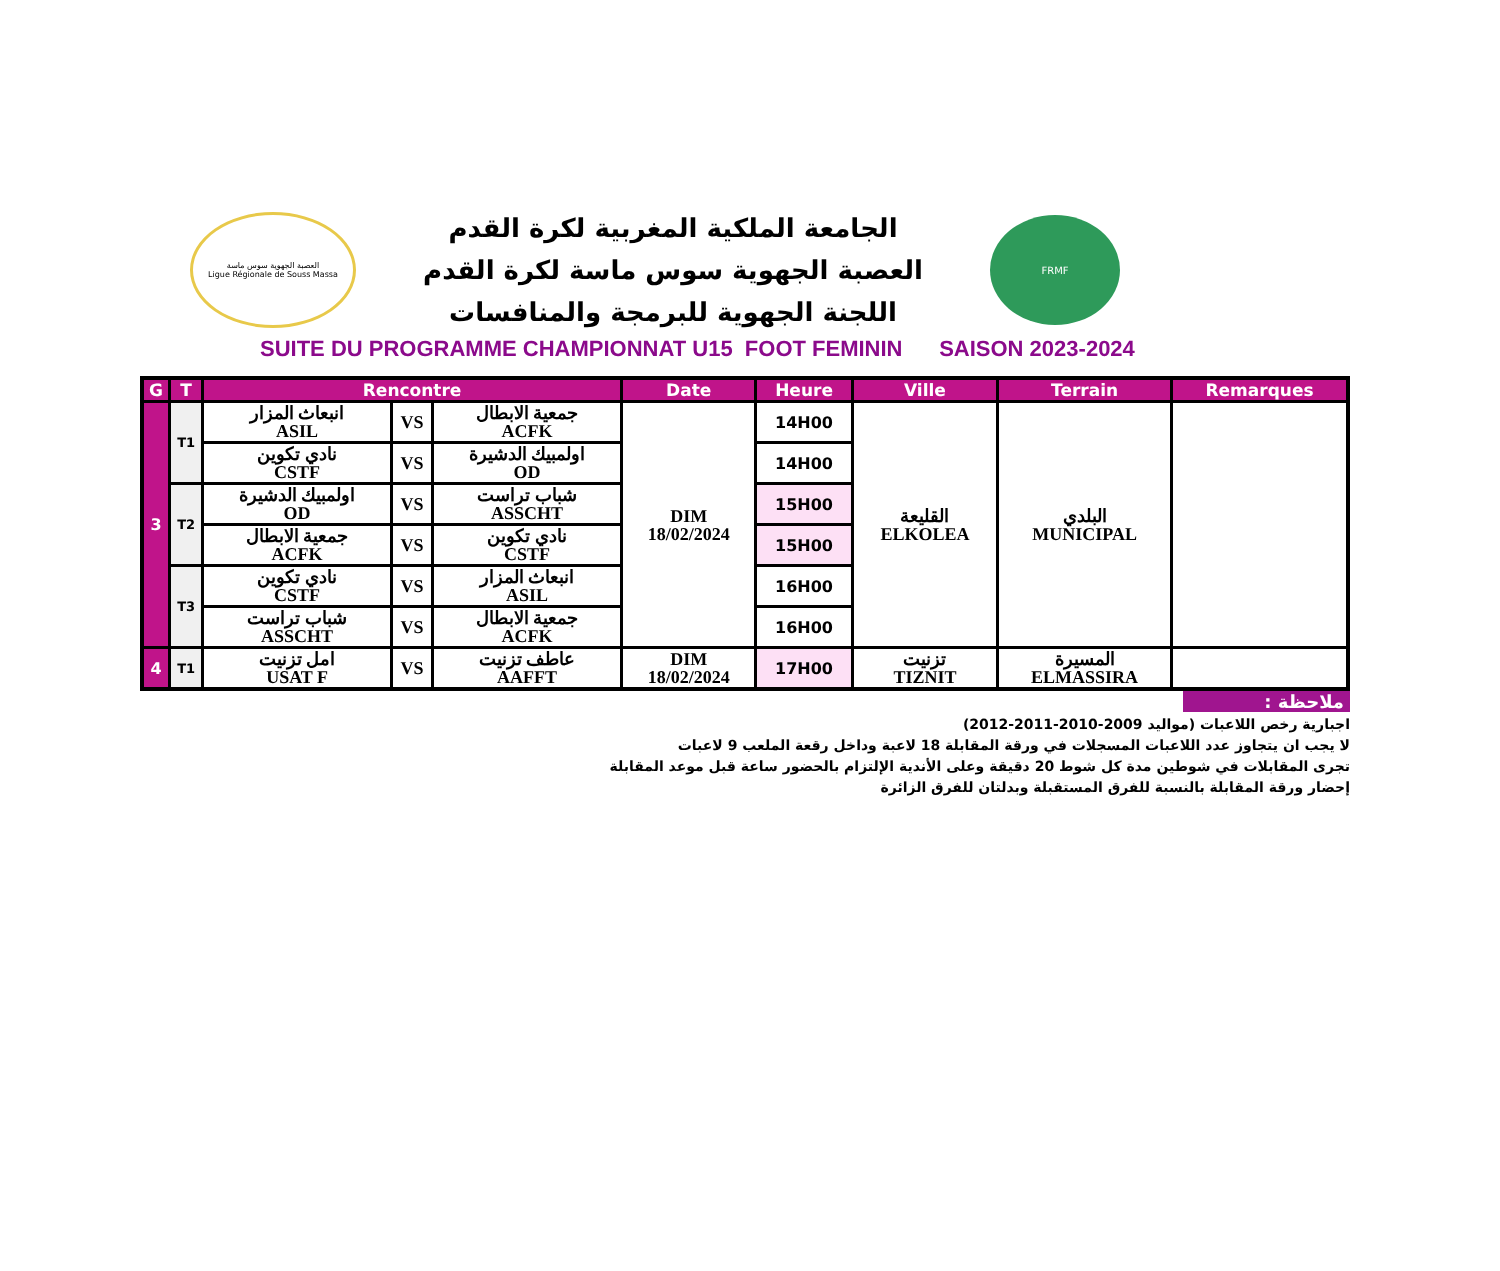العصبة الجهوية سوس ماسة
Ligue Régionale de Souss Massa
الجامعة الملكية المغربية لكرة القدم
العصبة الجهوية سوس ماسة لكرة القدم
اللجنة الجهوية للبرمجة والمنافسات
FRMF
SUITE DU PROGRAMME CHAMPIONNAT U15 FOOT FEMININ SAISON 2023-2024
| G | T | Rencontre | | | Date | Heure | Ville | Terrain | Remarques |
| --- | --- | --- | --- | --- | --- | --- | --- | --- | --- |
| 3 | T1 | انبعاث المزار ASIL | VS | جمعية الابطال ACFK | DIM 18/02/2024 | 14H00 | القليعة ELKOLEA | البلدي MUNICIPAL | |
| | | نادي تكوين CSTF | VS | اولمبيك الدشيرة OD | | 14H00 | | | |
| | T2 | اولمبيك الدشيرة OD | VS | شباب تراست ASSCHT | | 15H00 | | | |
| | | جمعية الابطال ACFK | VS | نادي تكوين CSTF | | 15H00 | | | |
| | T3 | نادي تكوين CSTF | VS | انبعاث المزار ASIL | | 16H00 | | | |
| | | شباب تراست ASSCHT | VS | جمعية الابطال ACFK | | 16H00 | | | |
| 4 | T1 | امل تزنيت USAT F | VS | عاطف تزنيت AAFFT | DIM 18/02/2024 | 17H00 | تزنيت TIZNIT | المسيرة ELMASSIRA | |
ملاحظة :
اجبارية رخص اللاعبات (مواليد 2009-2010-2011-2012)
لا يجب ان يتجاوز عدد اللاعبات المسجلات في ورقة المقابلة 18 لاعبة وداخل رقعة الملعب 9 لاعبات
تجرى المقابلات في شوطين مدة كل شوط 20 دقيقة وعلى الأندية الإلتزام بالحضور ساعة قبل موعد المقابلة
إحضار ورقة المقابلة بالنسبة للفرق المستقبلة وبدلتان للفرق الزائرة